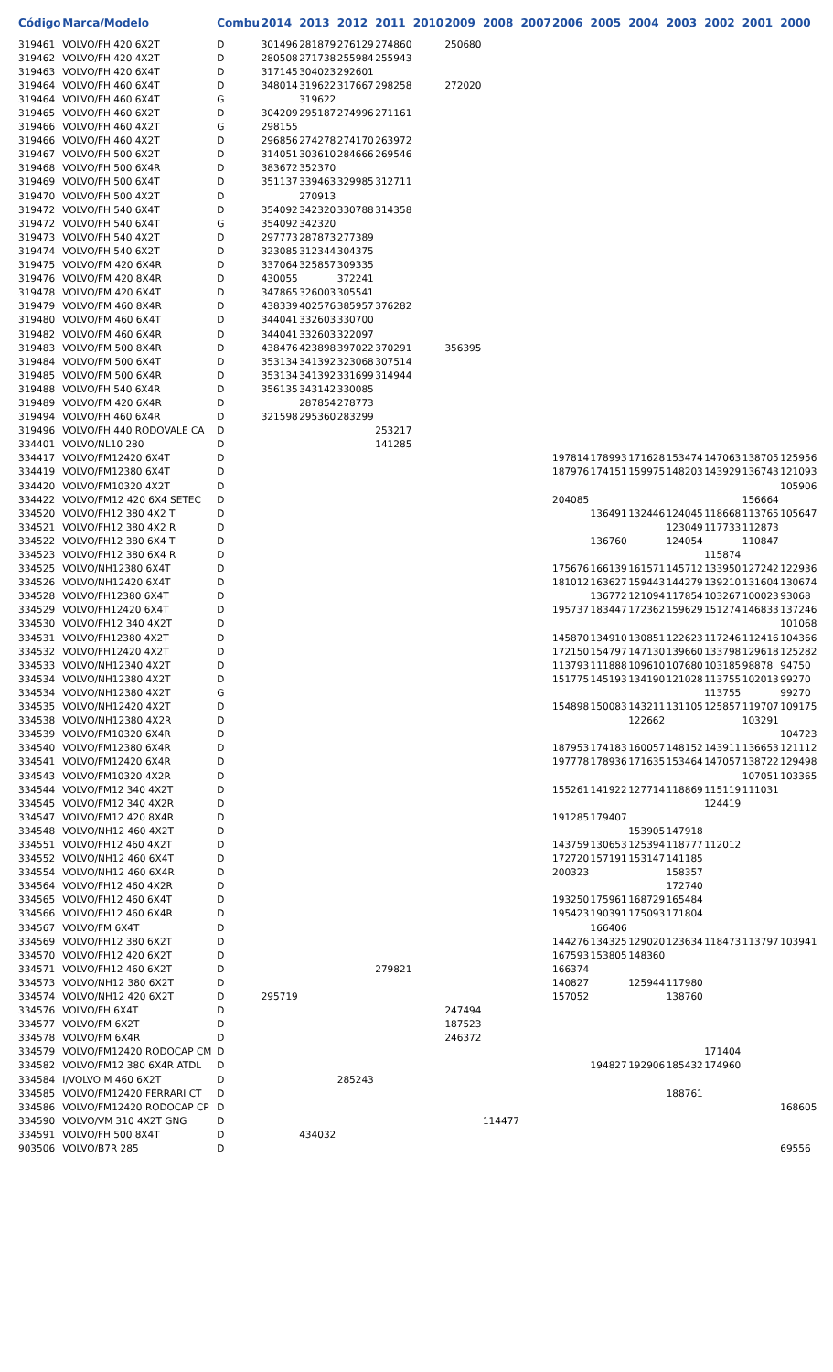| Código | Marca/Modelo | Combu | 2014 | 2013 | 2012 | 2011 | 2010 | 2009 | 2008 | 2007 | 2006 | 2005 | 2004 | 2003 | 2002 | 2001 | 2000 |
| --- | --- | --- | --- | --- | --- | --- | --- | --- | --- | --- | --- | --- | --- | --- | --- | --- | --- |
| 319461 | VOLVO/FH 420 6X2T | D | 301496 | 281879 | 276129 | 274860 | | 250680 | | | | | | | | | |
| 319462 | VOLVO/FH 420 4X2T | D | 280508 | 271738 | 255984 | 255943 | | | | | | | | | | | |
| 319463 | VOLVO/FH 420 6X4T | D | 317145 | 304023 | 292601 | | | | | | | | | | | | |
| 319464 | VOLVO/FH 460 6X4T | D | 348014 | 319622 | 317667 | 298258 | | 272020 | | | | | | | | | |
| 319464 | VOLVO/FH 460 6X4T | G | | 319622 | | | | | | | | | | | | | |
| 319465 | VOLVO/FH 460 6X2T | D | 304209 | 295187 | 274996 | 271161 | | | | | | | | | | | |
| 319466 | VOLVO/FH 460 4X2T | G | 298155 | | | | | | | | | | | | | | |
| 319466 | VOLVO/FH 460 4X2T | D | 296856 | 274278 | 274170 | 263972 | | | | | | | | | | | |
| 319467 | VOLVO/FH 500 6X2T | D | 314051 | 303610 | 284666 | 269546 | | | | | | | | | | | |
| 319468 | VOLVO/FH 500 6X4R | D | 383672 | 352370 | | | | | | | | | | | | | |
| 319469 | VOLVO/FH 500 6X4T | D | 351137 | 339463 | 329985 | 312711 | | | | | | | | | | | |
| 319470 | VOLVO/FH 500 4X2T | D | | 270913 | | | | | | | | | | | | | |
| 319472 | VOLVO/FH 540 6X4T | D | 354092 | 342320 | 330788 | 314358 | | | | | | | | | | | |
| 319472 | VOLVO/FH 540 6X4T | G | 354092 | 342320 | | | | | | | | | | | | | |
| 319473 | VOLVO/FH 540 4X2T | D | 297773 | 287873 | 277389 | | | | | | | | | | | | |
| 319474 | VOLVO/FH 540 6X2T | D | 323085 | 312344 | 304375 | | | | | | | | | | | | |
| 319475 | VOLVO/FM 420 6X4R | D | 337064 | 325857 | 309335 | | | | | | | | | | | | |
| 319476 | VOLVO/FM 420 8X4R | D | 430055 | | 372241 | | | | | | | | | | | | |
| 319478 | VOLVO/FM 420 6X4T | D | 347865 | 326003 | 305541 | | | | | | | | | | | | |
| 319479 | VOLVO/FM 460 8X4R | D | 438339 | 402576 | 385957 | 376282 | | | | | | | | | | | |
| 319480 | VOLVO/FM 460 6X4T | D | 344041 | 332603 | 330700 | | | | | | | | | | | | |
| 319482 | VOLVO/FM 460 6X4R | D | 344041 | 332603 | 322097 | | | | | | | | | | | | |
| 319483 | VOLVO/FM 500 8X4R | D | 438476 | 423898 | 397022 | 370291 | | 356395 | | | | | | | | | |
| 319484 | VOLVO/FM 500 6X4T | D | 353134 | 341392 | 323068 | 307514 | | | | | | | | | | | |
| 319485 | VOLVO/FM 500 6X4R | D | 353134 | 341392 | 331699 | 314944 | | | | | | | | | | | |
| 319488 | VOLVO/FH 540 6X4R | D | 356135 | 343142 | 330085 | | | | | | | | | | | | |
| 319489 | VOLVO/FM 420 6X4R | D | | 287854 | 278773 | | | | | | | | | | | | |
| 319494 | VOLVO/FH 460 6X4R | D | 321598 | 295360 | 283299 | | | | | | | | | | | | |
| 319496 | VOLVO/FH 440 RODOVALE CA | D | | | | 253217 | | | | | | | | | | | |
| 334401 | VOLVO/NL10 280 | D | | | | 141285 | | | | | | | | | | | |
| 334417 | VOLVO/FM12420 6X4T | D | | | | | | | | | 197814 | 178993 | 171628 | 153474 | 147063 | 138705 | 125956 |
| 334419 | VOLVO/FM12380 6X4T | D | | | | | | | | | 187976 | 174151 | 159975 | 148203 | 143929 | 136743 | 121093 |
| 334420 | VOLVO/FM10320 4X2T | D | | | | | | | | | | | | | | | 105906 |
| 334422 | VOLVO/FM12 420 6X4 SETEC | D | | | | | | | | | 204085 | | | | | 156664 | |
| 334520 | VOLVO/FH12 380 4X2 T | D | | | | | | | | | | 136491 | 132446 | 124045 | 118668 | 113765 | 105647 |
| 334521 | VOLVO/FH12 380 4X2 R | D | | | | | | | | | | | | 123049 | 117733 | 112873 | |
| 334522 | VOLVO/FH12 380 6X4 T | D | | | | | | | | | | 136760 | | 124054 | | 110847 | |
| 334523 | VOLVO/FH12 380 6X4 R | D | | | | | | | | | | | | | 115874 | | |
| 334525 | VOLVO/NH12380 6X4T | D | | | | | | | | | 175676 | 166139 | 161571 | 145712 | 133950 | 127242 | 122936 |
| 334526 | VOLVO/NH12420 6X4T | D | | | | | | | | | 181012 | 163627 | 159443 | 144279 | 139210 | 131604 | 130674 |
| 334528 | VOLVO/FH12380 6X4T | D | | | | | | | | | | 136772 | 121094 | 117854 | 103267 | 100023 | 93068 |
| 334529 | VOLVO/FH12420 6X4T | D | | | | | | | | | 195737 | 183447 | 172362 | 159629 | 151274 | 146833 | 137246 |
| 334530 | VOLVO/FH12 340 4X2T | D | | | | | | | | | | | | | | | 101068 |
| 334531 | VOLVO/FH12380 4X2T | D | | | | | | | | | 145870 | 134910 | 130851 | 122623 | 117246 | 112416 | 104366 |
| 334532 | VOLVO/FH12420 4X2T | D | | | | | | | | | 172150 | 154797 | 147130 | 139660 | 133798 | 129618 | 125282 |
| 334533 | VOLVO/NH12340 4X2T | D | | | | | | | | | 113793 | 111888 | 109610 | 107680 | 103185 | 98878 | 94750 |
| 334534 | VOLVO/NH12380 4X2T | D | | | | | | | | | 151775 | 145193 | 134190 | 121028 | 113755 | 102013 | 99270 |
| 334534 | VOLVO/NH12380 4X2T | G | | | | | | | | | | | | | 113755 | | 99270 |
| 334535 | VOLVO/NH12420 4X2T | D | | | | | | | | | 154898 | 150083 | 143211 | 131105 | 125857 | 119707 | 109175 |
| 334538 | VOLVO/NH12380 4X2R | D | | | | | | | | | | | 122662 | | | 103291 | |
| 334539 | VOLVO/FM10320 6X4R | D | | | | | | | | | | | | | | | 104723 |
| 334540 | VOLVO/FM12380 6X4R | D | | | | | | | | | 187953 | 174183 | 160057 | 148152 | 143911 | 136653 | 121112 |
| 334541 | VOLVO/FM12420 6X4R | D | | | | | | | | | 197778 | 178936 | 171635 | 153464 | 147057 | 138722 | 129498 |
| 334543 | VOLVO/FM10320 4X2R | D | | | | | | | | | | | | | | 107051 | 103365 |
| 334544 | VOLVO/FM12 340 4X2T | D | | | | | | | | | 155261 | 141922 | 127714 | 118869 | 115119 | 111031 | |
| 334545 | VOLVO/FM12 340 4X2R | D | | | | | | | | | | | | | 124419 | | |
| 334547 | VOLVO/FM12 420 8X4R | D | | | | | | | | | 191285 | 179407 | | | | | |
| 334548 | VOLVO/NH12 460 4X2T | D | | | | | | | | | | | 153905 | 147918 | | | |
| 334551 | VOLVO/FH12 460 4X2T | D | | | | | | | | | 143759 | 130653 | 125394 | 118777 | 112012 | | |
| 334552 | VOLVO/NH12 460 6X4T | D | | | | | | | | | 172720 | 157191 | 153147 | 141185 | | | |
| 334554 | VOLVO/NH12 460 6X4R | D | | | | | | | | | 200323 | | | 158357 | | | |
| 334564 | VOLVO/FH12 460 4X2R | D | | | | | | | | | | | | 172740 | | | |
| 334565 | VOLVO/FH12 460 6X4T | D | | | | | | | | | 193250 | 175961 | 168729 | 165484 | | | |
| 334566 | VOLVO/FH12 460 6X4R | D | | | | | | | | | 195423 | 190391 | 175093 | 171804 | | | |
| 334567 | VOLVO/FM 6X4T | D | | | | | | | | | | 166406 | | | | | |
| 334569 | VOLVO/FH12 380 6X2T | D | | | | | | | | | 144276 | 134325 | 129020 | 123634 | 118473 | 113797 | 103941 |
| 334570 | VOLVO/FH12 420 6X2T | D | | | | | | | | | 167593 | 153805 | 148360 | | | | |
| 334571 | VOLVO/FH12 460 6X2T | D | | | | 279821 | | | | | 166374 | | | | | | |
| 334573 | VOLVO/NH12 380 6X2T | D | | | | | | | | | 140827 | | 125944 | 117980 | | | |
| 334574 | VOLVO/NH12 420 6X2T | D | 295719 | | | | | | | | 157052 | | | 138760 | | | |
| 334576 | VOLVO/FH 6X4T | D | | | | | | 247494 | | | | | | | | | |
| 334577 | VOLVO/FM 6X2T | D | | | | | | 187523 | | | | | | | | | |
| 334578 | VOLVO/FM 6X4R | D | | | | | | 246372 | | | | | | | | | |
| 334579 | VOLVO/FM12420 RODOCAP CM | D | | | | | | | | | | | | | 171404 | | |
| 334582 | VOLVO/FM12 380 6X4R ATDL | D | | | | | | | | | | 194827 | 192906 | 185432 | 174960 | | |
| 334584 | I/VOLVO M 460 6X2T | D | | | 285243 | | | | | | | | | | | | |
| 334585 | VOLVO/FM12420 FERRARI CT | D | | | | | | | | | | | | 188761 | | | |
| 334586 | VOLVO/FM12420 RODOCAP CP | D | | | | | | | | | | | | | | | 168605 |
| 334590 | VOLVO/VM 310 4X2T GNG | D | | | | | | | 114477 | | | | | | | | |
| 334591 | VOLVO/FH 500 8X4T | D | | 434032 | | | | | | | | | | | | | |
| 903506 | VOLVO/B7R 285 | D | | | | | | | | | | | | | | | 69556 |